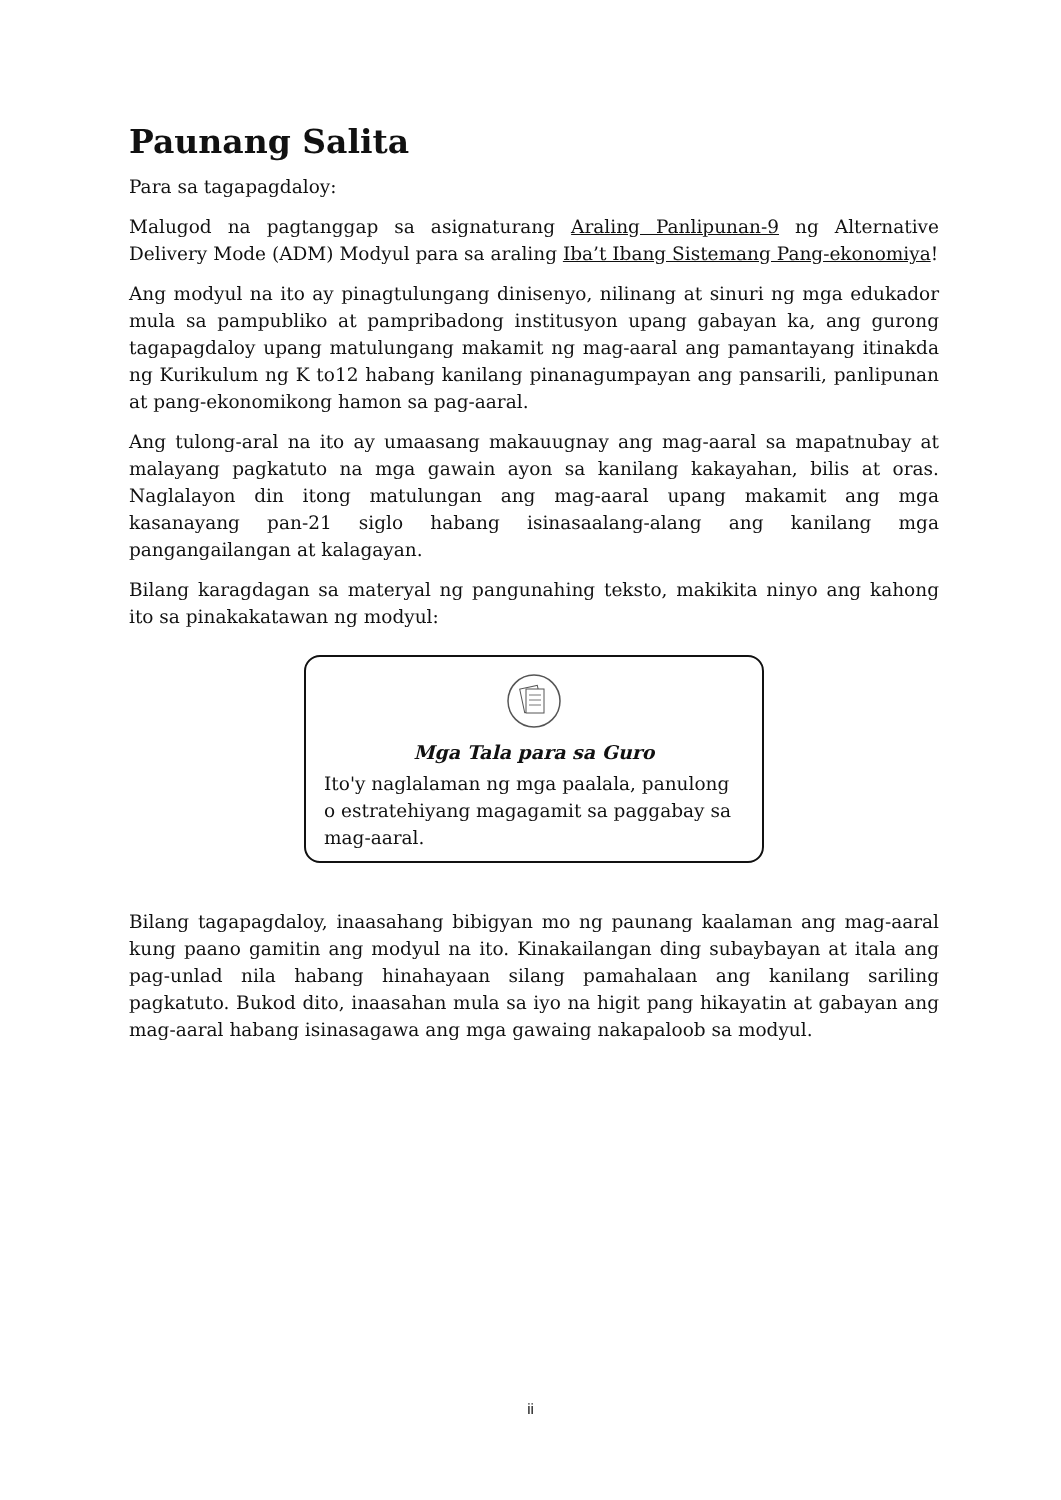Paunang Salita
Para sa tagapagdaloy:
Malugod na pagtanggap sa asignaturang Araling Panlipunan-9 ng Alternative Delivery Mode (ADM) Modyul para sa araling Iba’t Ibang Sistemang Pang-ekonomiya!
Ang modyul na ito ay pinagtulungang dinisenyo, nilinang at sinuri ng mga edukador mula sa pampubliko at pampribadong institusyon upang gabayan ka, ang gurong tagapagdaloy upang matulungang makamit ng mag-aaral ang pamantayang itinakda ng Kurikulum ng K to12 habang kanilang pinanagumpayan ang pansarili, panlipunan at pang-ekonomikong hamon sa pag-aaral.
Ang tulong-aral na ito ay umaasang makauugnay ang mag-aaral sa mapatnubay at malayang pagkatuto na mga gawain ayon sa kanilang kakayahan, bilis at oras. Naglalayon din itong matulungan ang mag-aaral upang makamit ang mga kasanayang pan-21 siglo habang isinasaalang-alang ang kanilang mga pangangailangan at kalagayan.
Bilang karagdagan sa materyal ng pangunahing teksto, makikita ninyo ang kahong ito sa pinakakatawan ng modyul:
Mga Tala para sa Guro
Ito'y naglalaman ng mga paalala, panulong o estratehiyang magagamit sa paggabay sa mag-aaral.
Bilang tagapagdaloy, inaasahang bibigyan mo ng paunang kaalaman ang mag-aaral kung paano gamitin ang modyul na ito. Kinakailangan ding subaybayan at itala ang pag-unlad nila habang hinahayaan silang pamahalaan ang kanilang sariling pagkatuto. Bukod dito, inaasahan mula sa iyo na higit pang hikayatin at gabayan ang mag-aaral habang isinasagawa ang mga gawaing nakapaloob sa modyul.
ii